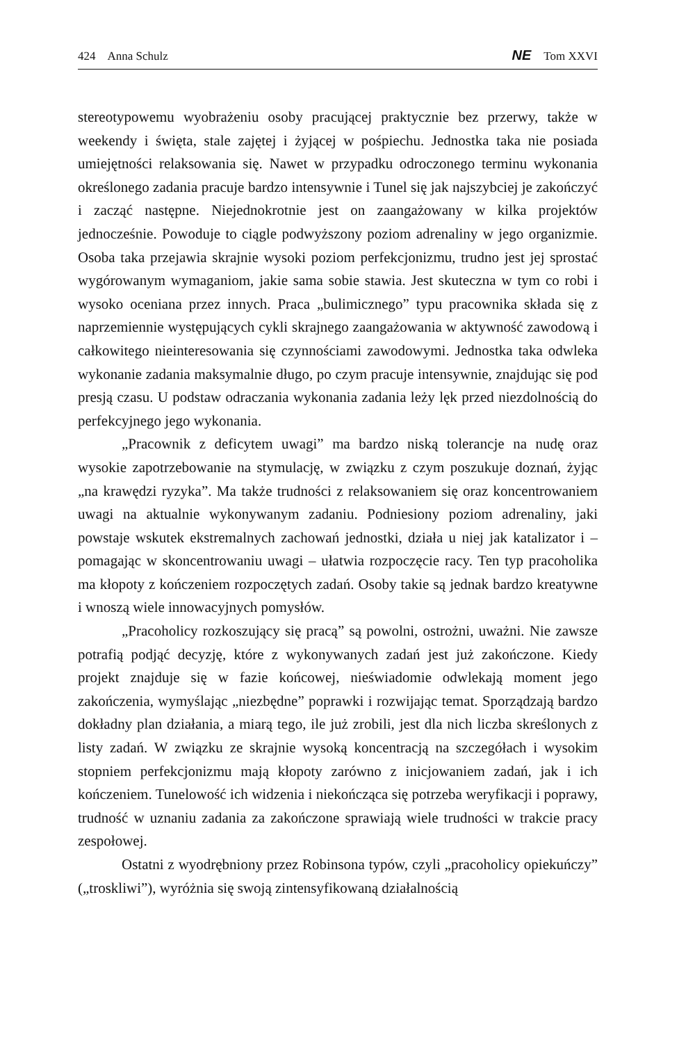424 Anna Schulz
NE Tom XXVI
stereotypowemu wyobrażeniu osoby pracującej praktycznie bez przerwy, także w weekendy i święta, stale zajętej i żyjącej w pośpiechu. Jednostka taka nie posiada umiejętności relaksowania się. Nawet w przypadku odroczonego terminu wykonania określonego zadania pracuje bardzo intensywnie i Tunel się jak najszybciej je zakończyć i zacząć następne. Niejednokrotnie jest on zaangażowany w kilka projektów jednocześnie. Powoduje to ciągle podwyższony poziom adrenaliny w jego organizmie. Osoba taka przejawia skrajnie wysoki poziom perfekcjonizmu, trudno jest jej sprostać wygórowanym wymaganiom, jakie sama sobie stawia. Jest skuteczna w tym co robi i wysoko oceniana przez innych. Praca „bulimicznego” typu pracownika składa się z naprzemiennie występujących cykli skrajnego zaangażowania w aktywność zawodową i całkowitego nieinteresowania się czynnościami zawodowymi. Jednostka taka odwleka wykonanie zadania maksymalnie długo, po czym pracuje intensywnie, znajdując się pod presją czasu. U podstaw odraczania wykonania zadania leży lęk przed niezdolnością do perfekcyjnego jego wykonania.
„Pracownik z deficytem uwagi” ma bardzo niską tolerancje na nudę oraz wysokie zapotrzebowanie na stymulację, w związku z czym poszukuje doznań, żyjąc „na krawędzi ryzyka”. Ma także trudności z relaksowaniem się oraz koncentrowaniem uwagi na aktualnie wykonywanym zadaniu. Podniesiony poziom adrenaliny, jaki powstaje wskutek ekstremalnych zachowań jednostki, działa u niej jak katalizator i – pomagając w skoncentrowaniu uwagi – ułatwia rozpoczęcie racy. Ten typ pracoholika ma kłopoty z kończeniem rozpoczętych zadań. Osoby takie są jednak bardzo kreatywne i wnoszą wiele innowacyjnych pomysłów.
„Pracoholicy rozkoszujący się pracą” są powolni, ostrożni, uważni. Nie zawsze potrafią podjąć decyzję, które z wykonywanych zadań jest już zakończone. Kiedy projekt znajduje się w fazie końcowej, nieświadomie odwlekają moment jego zakończenia, wymyślając „niezbędne” poprawki i rozwijając temat. Sporządzają bardzo dokładny plan działania, a miarą tego, ile już zrobili, jest dla nich liczba skreślonych z listy zadań. W związku ze skrajnie wysoką koncentracją na szczegółach i wysokim stopniem perfekcjonizmu mają kłopoty zarówno z inicjowaniem zadań, jak i ich kończeniem. Tunelowość ich widzenia i niekończąca się potrzeba weryfikacji i poprawy, trudność w uznaniu zadania za zakończone sprawiają wiele trudności w trakcie pracy zespołowej.
Ostatni z wyodrębniony przez Robinsona typów, czyli „pracoholicy opiekuńczy” („troskliwi”), wyróżnia się swoją zintensyfikowaną działalnością